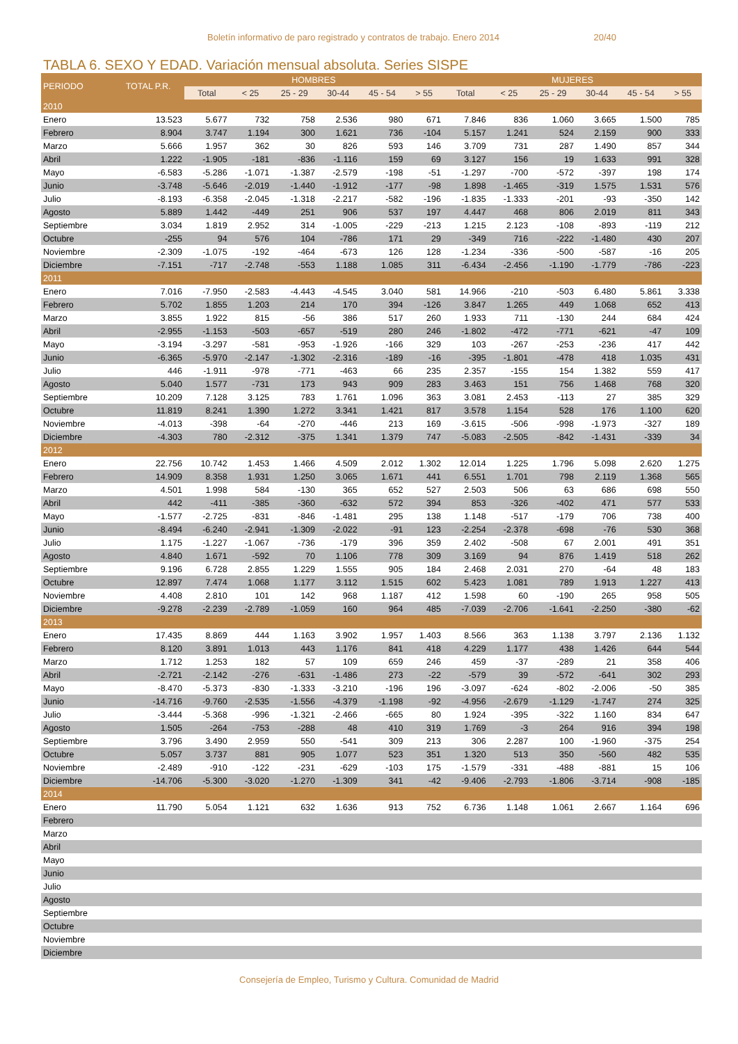Boletín informativo de paro registrado y contratos de trabajo. Enero 2014 20/40
TABLA 6. SEXO Y EDAD. Variación mensual absoluta. Series SISPE
| PERIODO | TOTAL P.R. | HOMBRES | | | | | | MUJERES | | | | | |
| --- | --- | --- | --- | --- | --- | --- | --- | --- | --- | --- | --- | --- | --- |
| | | Total | < 25 | 25 - 29 | 30-44 | 45 - 54 | > 55 | Total | < 25 | 25 - 29 | 30-44 | 45 - 54 | > 55 |
| 2010 | | | | | | | | | | | | | |
| Enero | 13.523 | 5.677 | 732 | 758 | 2.536 | 980 | 671 | 7.846 | 836 | 1.060 | 3.665 | 1.500 | 785 |
| Febrero | 8.904 | 3.747 | 1.194 | 300 | 1.621 | 736 | -104 | 5.157 | 1.241 | 524 | 2.159 | 900 | 333 |
| Marzo | 5.666 | 1.957 | 362 | 30 | 826 | 593 | 146 | 3.709 | 731 | 287 | 1.490 | 857 | 344 |
| Abril | 1.222 | -1.905 | -181 | -836 | -1.116 | 159 | 69 | 3.127 | 156 | 19 | 1.633 | 991 | 328 |
| Mayo | -6.583 | -5.286 | -1.071 | -1.387 | -2.579 | -198 | -51 | -1.297 | -700 | -572 | -397 | 198 | 174 |
| Junio | -3.748 | -5.646 | -2.019 | -1.440 | -1.912 | -177 | -98 | 1.898 | -1.465 | -319 | 1.575 | 1.531 | 576 |
| Julio | -8.193 | -6.358 | -2.045 | -1.318 | -2.217 | -582 | -196 | -1.835 | -1.333 | -201 | -93 | -350 | 142 |
| Agosto | 5.889 | 1.442 | -449 | 251 | 906 | 537 | 197 | 4.447 | 468 | 806 | 2.019 | 811 | 343 |
| Septiembre | 3.034 | 1.819 | 2.952 | 314 | -1.005 | -229 | -213 | 1.215 | 2.123 | -108 | -893 | -119 | 212 |
| Octubre | -255 | 94 | 576 | 104 | -786 | 171 | 29 | -349 | 716 | -222 | -1.480 | 430 | 207 |
| Noviembre | -2.309 | -1.075 | -192 | -464 | -673 | 126 | 128 | -1.234 | -336 | -500 | -587 | -16 | 205 |
| Diciembre | -7.151 | -717 | -2.748 | -553 | 1.188 | 1.085 | 311 | -6.434 | -2.456 | -1.190 | -1.779 | -786 | -223 |
| 2011 | | | | | | | | | | | | | |
| Enero | 7.016 | -7.950 | -2.583 | -4.443 | -4.545 | 3.040 | 581 | 14.966 | -210 | -503 | 6.480 | 5.861 | 3.338 |
| Febrero | 5.702 | 1.855 | 1.203 | 214 | 170 | 394 | -126 | 3.847 | 1.265 | 449 | 1.068 | 652 | 413 |
| Marzo | 3.855 | 1.922 | 815 | -56 | 386 | 517 | 260 | 1.933 | 711 | -130 | 244 | 684 | 424 |
| Abril | -2.955 | -1.153 | -503 | -657 | -519 | 280 | 246 | -1.802 | -472 | -771 | -621 | -47 | 109 |
| Mayo | -3.194 | -3.297 | -581 | -953 | -1.926 | -166 | 329 | 103 | -267 | -253 | -236 | 417 | 442 |
| Junio | -6.365 | -5.970 | -2.147 | -1.302 | -2.316 | -189 | -16 | -395 | -1.801 | -478 | 418 | 1.035 | 431 |
| Julio | 446 | -1.911 | -978 | -771 | -463 | 66 | 235 | 2.357 | -155 | 154 | 1.382 | 559 | 417 |
| Agosto | 5.040 | 1.577 | -731 | 173 | 943 | 909 | 283 | 3.463 | 151 | 756 | 1.468 | 768 | 320 |
| Septiembre | 10.209 | 7.128 | 3.125 | 783 | 1.761 | 1.096 | 363 | 3.081 | 2.453 | -113 | 27 | 385 | 329 |
| Octubre | 11.819 | 8.241 | 1.390 | 1.272 | 3.341 | 1.421 | 817 | 3.578 | 1.154 | 528 | 176 | 1.100 | 620 |
| Noviembre | -4.013 | -398 | -64 | -270 | -446 | 213 | 169 | -3.615 | -506 | -998 | -1.973 | -327 | 189 |
| Diciembre | -4.303 | 780 | -2.312 | -375 | 1.341 | 1.379 | 747 | -5.083 | -2.505 | -842 | -1.431 | -339 | 34 |
| 2012 | | | | | | | | | | | | | |
| Enero | 22.756 | 10.742 | 1.453 | 1.466 | 4.509 | 2.012 | 1.302 | 12.014 | 1.225 | 1.796 | 5.098 | 2.620 | 1.275 |
| Febrero | 14.909 | 8.358 | 1.931 | 1.250 | 3.065 | 1.671 | 441 | 6.551 | 1.701 | 798 | 2.119 | 1.368 | 565 |
| Marzo | 4.501 | 1.998 | 584 | -130 | 365 | 652 | 527 | 2.503 | 506 | 63 | 686 | 698 | 550 |
| Abril | 442 | -411 | -385 | -360 | -632 | 572 | 394 | 853 | -326 | -402 | 471 | 577 | 533 |
| Mayo | -1.577 | -2.725 | -831 | -846 | -1.481 | 295 | 138 | 1.148 | -517 | -179 | 706 | 738 | 400 |
| Junio | -8.494 | -6.240 | -2.941 | -1.309 | -2.022 | -91 | 123 | -2.254 | -2.378 | -698 | -76 | 530 | 368 |
| Julio | 1.175 | -1.227 | -1.067 | -736 | -179 | 396 | 359 | 2.402 | -508 | 67 | 2.001 | 491 | 351 |
| Agosto | 4.840 | 1.671 | -592 | 70 | 1.106 | 778 | 309 | 3.169 | 94 | 876 | 1.419 | 518 | 262 |
| Septiembre | 9.196 | 6.728 | 2.855 | 1.229 | 1.555 | 905 | 184 | 2.468 | 2.031 | 270 | -64 | 48 | 183 |
| Octubre | 12.897 | 7.474 | 1.068 | 1.177 | 3.112 | 1.515 | 602 | 5.423 | 1.081 | 789 | 1.913 | 1.227 | 413 |
| Noviembre | 4.408 | 2.810 | 101 | 142 | 968 | 1.187 | 412 | 1.598 | 60 | -190 | 265 | 958 | 505 |
| Diciembre | -9.278 | -2.239 | -2.789 | -1.059 | 160 | 964 | 485 | -7.039 | -2.706 | -1.641 | -2.250 | -380 | -62 |
| 2013 | | | | | | | | | | | | | |
| Enero | 17.435 | 8.869 | 444 | 1.163 | 3.902 | 1.957 | 1.403 | 8.566 | 363 | 1.138 | 3.797 | 2.136 | 1.132 |
| Febrero | 8.120 | 3.891 | 1.013 | 443 | 1.176 | 841 | 418 | 4.229 | 1.177 | 438 | 1.426 | 644 | 544 |
| Marzo | 1.712 | 1.253 | 182 | 57 | 109 | 659 | 246 | 459 | -37 | -289 | 21 | 358 | 406 |
| Abril | -2.721 | -2.142 | -276 | -631 | -1.486 | 273 | -22 | -579 | 39 | -572 | -641 | 302 | 293 |
| Mayo | -8.470 | -5.373 | -830 | -1.333 | -3.210 | -196 | 196 | -3.097 | -624 | -802 | -2.006 | -50 | 385 |
| Junio | -14.716 | -9.760 | -2.535 | -1.556 | -4.379 | -1.198 | -92 | -4.956 | -2.679 | -1.129 | -1.747 | 274 | 325 |
| Julio | -3.444 | -5.368 | -996 | -1.321 | -2.466 | -665 | 80 | 1.924 | -395 | -322 | 1.160 | 834 | 647 |
| Agosto | 1.505 | -264 | -753 | -288 | 48 | 410 | 319 | 1.769 | -3 | 264 | 916 | 394 | 198 |
| Septiembre | 3.796 | 3.490 | 2.959 | 550 | -541 | 309 | 213 | 306 | 2.287 | 100 | -1.960 | -375 | 254 |
| Octubre | 5.057 | 3.737 | 881 | 905 | 1.077 | 523 | 351 | 1.320 | 513 | 350 | -560 | 482 | 535 |
| Noviembre | -2.489 | -910 | -122 | -231 | -629 | -103 | 175 | -1.579 | -331 | -488 | -881 | 15 | 106 |
| Diciembre | -14.706 | -5.300 | -3.020 | -1.270 | -1.309 | 341 | -42 | -9.406 | -2.793 | -1.806 | -3.714 | -908 | -185 |
| 2014 | | | | | | | | | | | | | |
| Enero | 11.790 | 5.054 | 1.121 | 632 | 1.636 | 913 | 752 | 6.736 | 1.148 | 1.061 | 2.667 | 1.164 | 696 |
| Febrero | | | | | | | | | | | | | |
| Marzo | | | | | | | | | | | | | |
| Abril | | | | | | | | | | | | | |
| Mayo | | | | | | | | | | | | | |
| Junio | | | | | | | | | | | | | |
| Julio | | | | | | | | | | | | | |
| Agosto | | | | | | | | | | | | | |
| Septiembre | | | | | | | | | | | | | |
| Octubre | | | | | | | | | | | | | |
| Noviembre | | | | | | | | | | | | | |
| Diciembre | | | | | | | | | | | | | |
Consejería de Empleo, Turismo y Cultura. Comunidad de Madrid